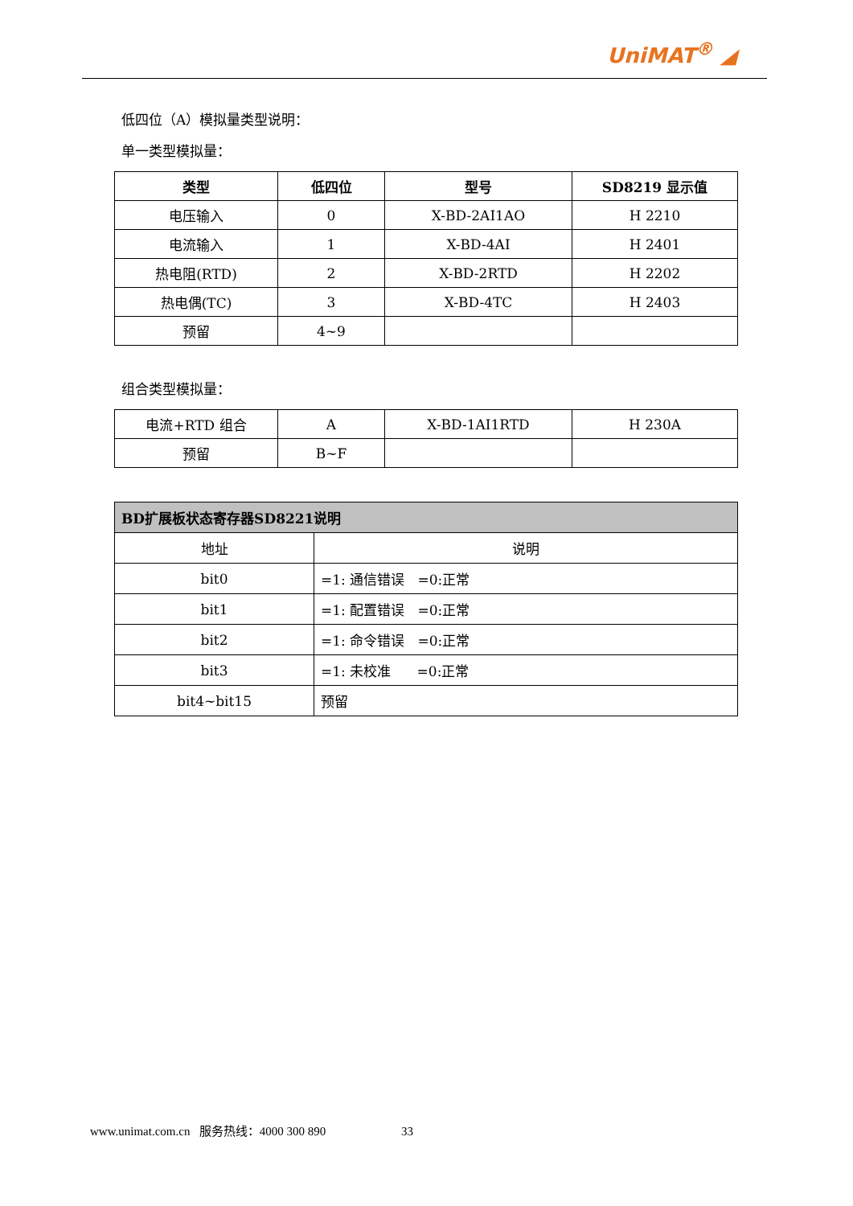UniMAT<sup>®</sup> ◢
低四位（A）模拟量类型说明：
单一类型模拟量：
| 类型 | 低四位 | 型号 | SD8219 显示值 |
| --- | --- | --- | --- |
| 电压输入 | 0 | X-BD-2AI1AO | H 2210 |
| 电流输入 | 1 | X-BD-4AI | H 2401 |
| 热电阻(RTD) | 2 | X-BD-2RTD | H 2202 |
| 热电偶(TC) | 3 | X-BD-4TC | H 2403 |
| 预留 | 4~9 | | |
组合类型模拟量：
| 电流+RTD 组合 | A | X-BD-1AI1RTD | H 230A |
| 预留 | B~F | | |
| BD扩展板状态寄存器SD8221说明 | |
| 地址 | 说明 |
| bit0 | =1: 通信错误 =0:正常 |
| bit1 | =1: 配置错误 =0:正常 |
| bit2 | =1: 命令错误 =0:正常 |
| bit3 | =1: 未校准 =0:正常 |
| bit4~bit15 | 预留 |
www.unimat.com.cn 服务热线：4000 300 890 33